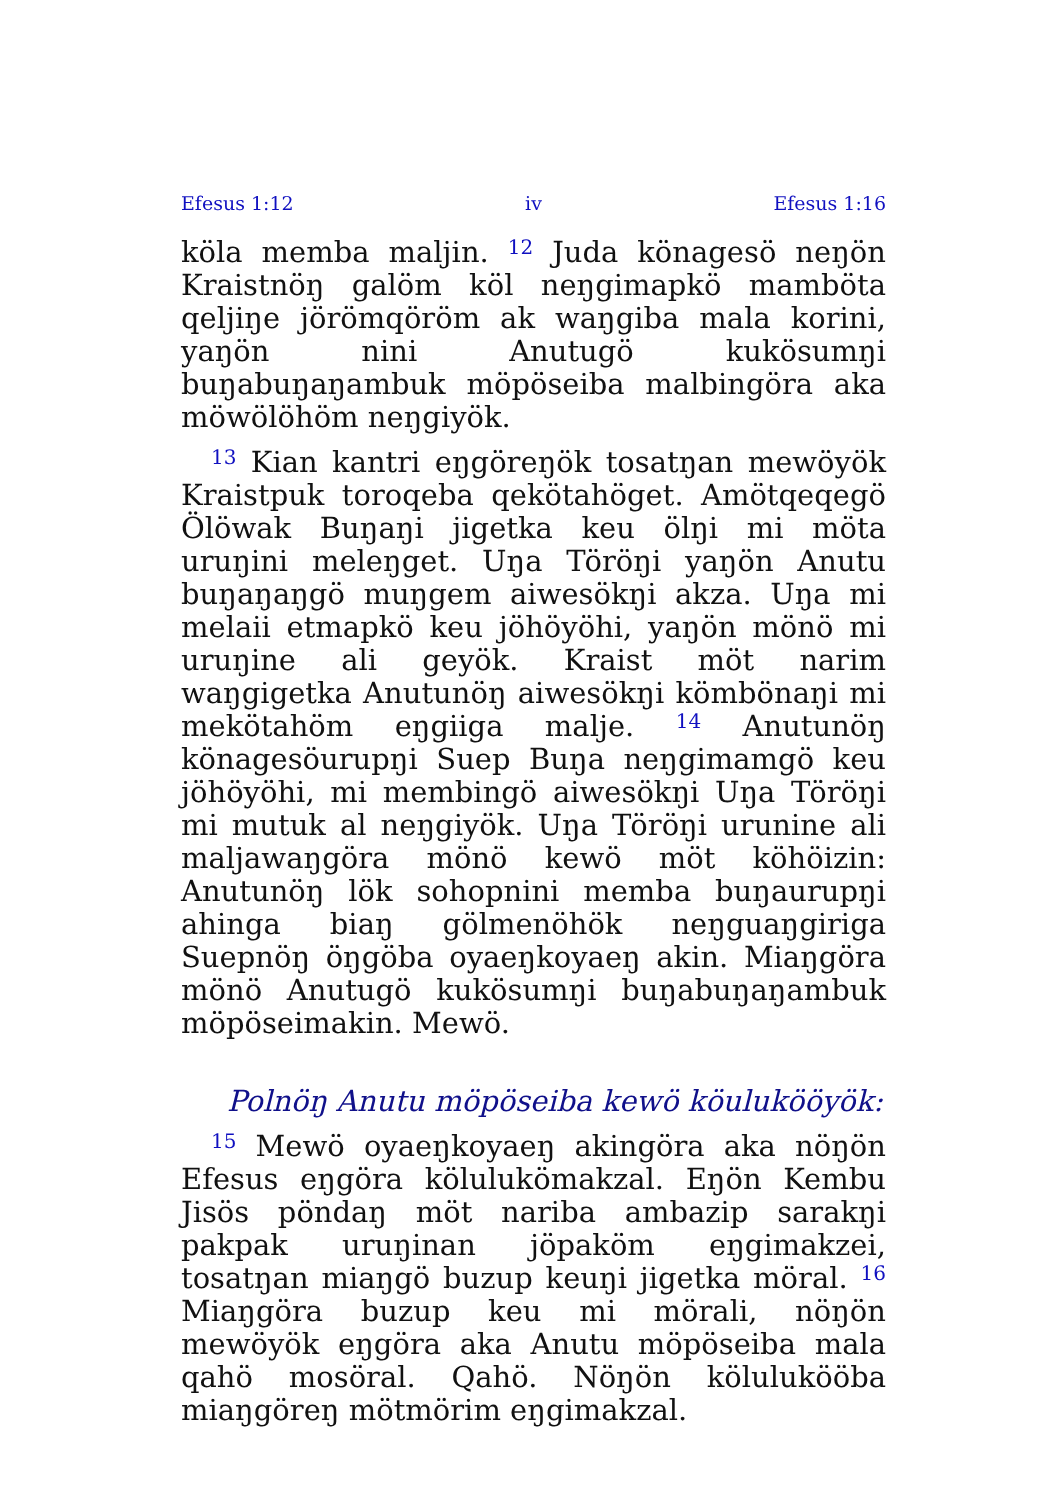Efesus 1:12 iv Efesus 1:16
köla memba maljin. <sup>12</sup> Juda könagesö neŋön Kraistnöŋ galöm köl neŋgimapkö mamböta qeljiŋe jörömqöröm ak waŋgiba mala korini, yaŋön nini Anutugö kukösumŋi buŋabuŋaŋambuk möpöseiba malbingöra aka möwölöhöm neŋgiyök.
<sup>13</sup> Kian kantri eŋgöreŋök tosatŋan mewöyök Kraistpuk toroqeba qekötahöget. Amötqeqegö Ölöwak Buŋaŋi jigetka keu ölŋi mi möta uruŋini meleŋget. Uŋa Töröŋi yaŋön Anutu buŋaŋaŋgö muŋgem aiwesökŋi akza. Uŋa mi melaii etmapkö keu jöhöyöhi, yaŋön mönö mi uruŋine ali geyök. Kraist möt narim waŋgigetka Anutunöŋ aiwesökŋi kömbönaŋi mi mekötahöm eŋgiiga malje. <sup>14</sup> Anutunöŋ könagesöurupŋi Suep Buŋa neŋgimamgö keu jöhöyöhi, mi membingö aiwesökŋi Uŋa Töröŋi mi mutuk al neŋgiyök. Uŋa Töröŋi urunine ali maljawaŋgöra mönö kewö möt köhöizin: Anutunöŋ lök sohopnini memba buŋaurupŋi ahinga biaŋ gölmenöhök neŋguaŋgiriga Suepnöŋ öŋgöba oyaeŋkoyaeŋ akin. Miaŋgöra mönö Anutugö kukösumŋi buŋabuŋaŋambuk möpöseimakin. Mewö.
Polnöŋ Anutu möpöseiba kewö köulukööyök:
<sup>15</sup> Mewö oyaeŋkoyaeŋ akingöra aka nöŋön Efesus eŋgöra kölulukömakzal. Eŋön Kembu Jisös pöndaŋ möt nariba ambazip sarakŋi pakpak uruŋinan jöpaköm eŋgimakzei, tosatŋan miaŋgö buzup keuŋi jigetka möral. <sup>16</sup> Miaŋgöra buzup keu mi mörali, nöŋön mewöyök eŋgöra aka Anutu möpöseiba mala qahö mosöral. Qahö. Nöŋön kölulukööba miaŋgöreŋ mötmörim eŋgimakzal.